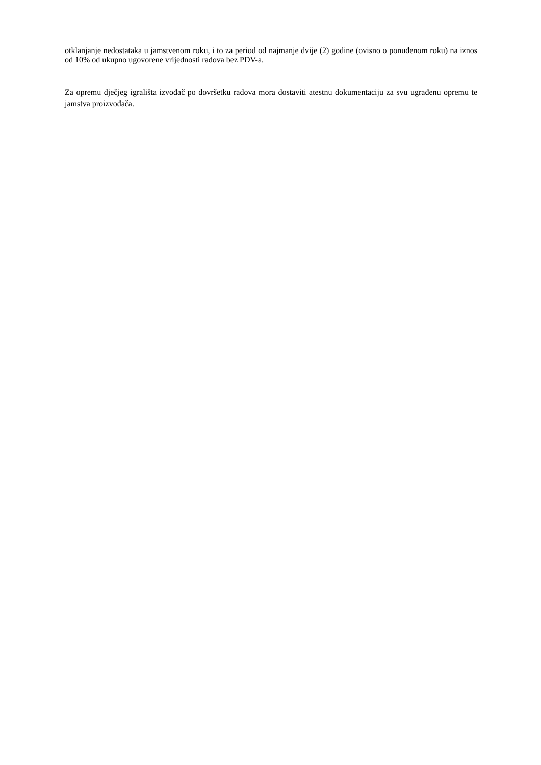otklanjanje nedostataka u jamstvenom roku, i to za period od najmanje dvije (2) godine (ovisno o ponuđenom roku) na iznos od 10% od ukupno ugovorene vrijednosti radova bez PDV-a.
Za opremu dječjeg igrališta izvođač po dovršetku radova mora dostaviti atestnu dokumentaciju za svu ugrađenu opremu te jamstva proizvođača.